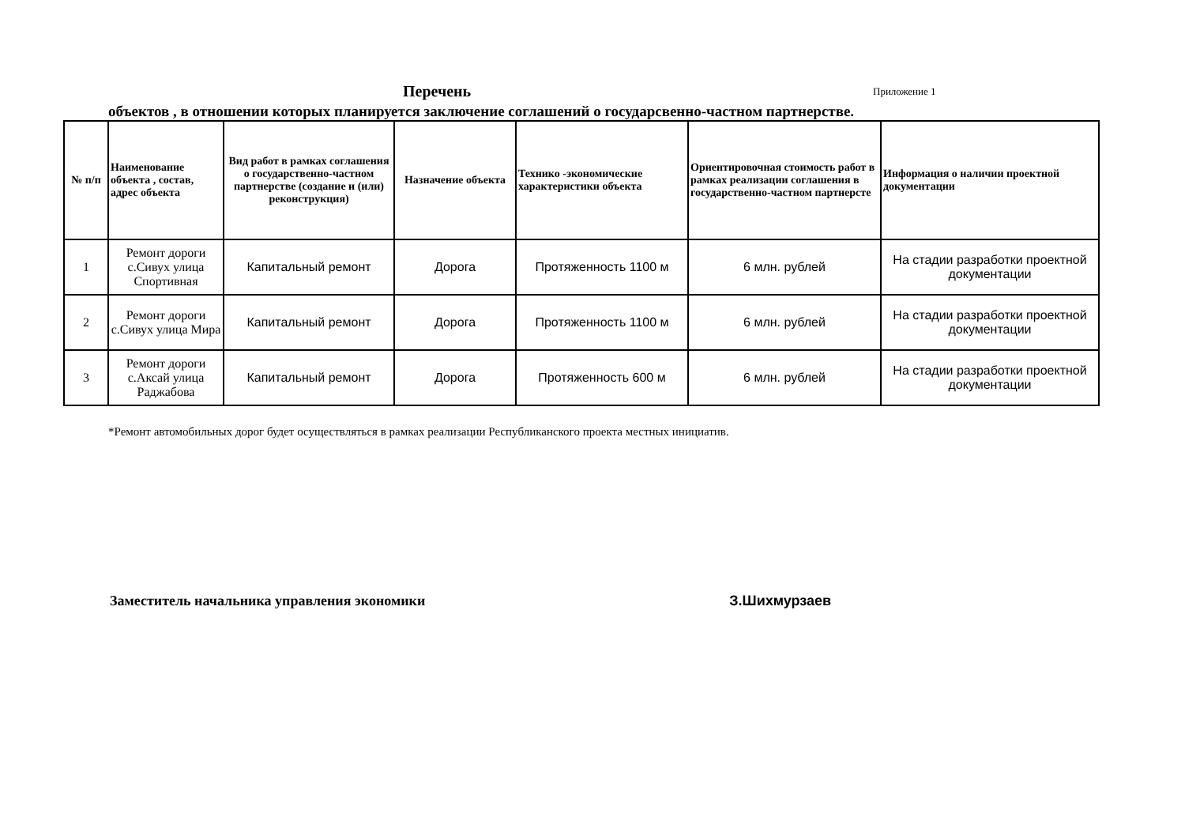Перечень Приложение 1
объектов , в отношении которых планируется заключение соглашений о государсвенно-частном партнерстве.
| № п/п | Наименование объекта , состав, адрес объекта | Вид работ в рамках соглашения о государственно-частном партнерстве (создание и (или) реконструкция) | Назначение объекта | Технико -экономические характеристики объекта | Ориентировочная стоимость работ в рамках реализации соглашения в государственно-частном партнерсте | Информация о наличии проектной документации |
| --- | --- | --- | --- | --- | --- | --- |
| 1 | Ремонт дороги с.Сивух улица Спортивная | Капитальный ремонт | Дорога | Протяженность 1100 м | 6 млн. рублей | На стадии разработки проектной документации |
| 2 | Ремонт дороги с.Сивух улица Мира | Капитальный ремонт | Дорога | Протяженность 1100 м | 6 млн. рублей | На стадии разработки проектной документации |
| 3 | Ремонт дороги с.Аксай улица Раджабова | Капитальный ремонт | Дорога | Протяженность 600 м | 6 млн. рублей | На стадии разработки проектной документации |
*Ремонт автомобильных дорог будет осуществляться в рамках реализации Республиканского проекта местных инициатив.
Заместитель начальника управления экономики З.Шихмурзаев